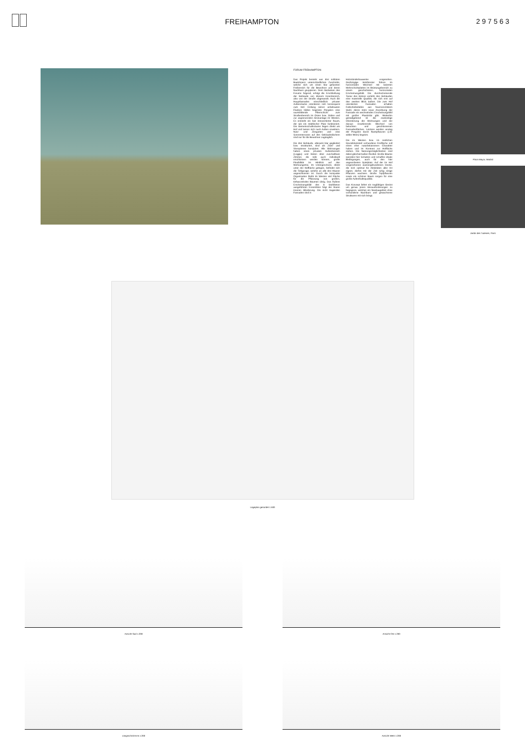FREIHAMPTON 297563
FORUM FREIHAMPTON
Das Projekt besteht aus drei solitären Baukörpern unterschiedlichen Zuschnitts, welche sich um einen klar gefassten Freibereich für die Bewohner und deren Nachbarn gruppieren. Dem Gedanken des Forums folgend, erfolgt die Erschließung der Gebäude von diesem Innenbereich, also von der Straße abgewandt. Auch die Hauptfassaden einschließlich privater Außenräume orientieren sich konsequent zum Hof. Entlang seiner unbebauten Flanken bilden begrünte Pergolen eine raumbildende Filterschicht zum Straßenbereich im Osten bzw. Süden und zur angrenzenden Grünanlage im Westen. Es entsteht ein fast introvertierter Raum, der wie ein städtischer Platz funktioniert. Die Gemeinschaftsräume liegen direkt am Hof und lassen sich nach Außen erweitern. Nutz- und Ziergarten und eine Sonnenterrasse auf den Gebäudedächern sind nur für die Bewohner zugänglich.
Die drei Gebäude, allesamt klar gegliedert bzw. strukturiert, sind als Zwei- und Vierspänner konzipiert. Alle Wohnungen haben einen privaten Außenbereich (Loggia) und bieten über zuschaltbare Zimmer, die teils auch individuell erschlossen werden können, große Flexibilität im Hinblick auf den Wohnungsmix. Im Untergeschoss, direkt unter der Hoffläche gelegen, befindet sich die Tiefgarage, welche an alle drei Häuser angeschlossen ist. Durch die kompakte Organisation bleibt im Westen viel Fläche für die Pflanzung von großen, tiefwurzelnden Bäumen übrig. Das Äußere Erscheinungsbild des in Stahlbeton ausgeführten Ensembles folgt der klaren inneren Gliederung. Die nicht tragenden Fassaden sind in
Holzständerbauweise vorgesehen. Großzügige Holzfenster führen im horizontalen Wechsel mit lasierten Mehrschichtplatten im Brüstungsbereich zu einem geschichteten, horizontalen Erscheinungsbild. Die durchscheinende Textur des Holzes verleiht den Gebäuden eine materielle Qualität, die sich erst auf den zweiten Blick äußert. Die zum Hof orientierten Fassaden erhalten Faltschiebeläden aus feuerverzinktem Stahl, deren stets neue Anordnung der Fassade ein wechselndes Erscheinungsbild mit großer Plastizität gibt. Weiterhin gestaltgebend ist die zweiseitige Orientierung der Wohnungen und der daraus resultierende Wechsel von belochten und geschlossenen Fassadenflächen. Letztere werden analog der Pergolen durch Rankpflanzen (z.B. wilder Wein) begrünt.
Die im Westen bzw. im restlichen Grundstücksteil vorhandene Freifläche soll einen eher naturbelassenen Charakter haben und im Kontrast zur Hoffläche stehen. Die Nutzungsmöglichkeiten sind dabei gleichermaßen flexibel. Große Bäume spenden hier Schatten und schaffen ideale Bedingungen, auch für den hier angeordneten Spielplatz. Auf der im Hof vorgesehenen wassergebundenen Decke, die sich optimal für Aktivitäten aller Art eignet, dürfen mit der Zeit ruhig einige Pflanzen wachsen. Große Topfpflanzen sowie ein schöner Baum sorgen für eine große Aufenthaltsqualität.
Das Konzept liefert ein tragfähiges Gerüst um genau jenen Herausforderungen zu begegnen, welches ein Neubaugebiet ohne vorhandene Nachbarn und gewachsene Strukturen mit sich bringt.
Plaza Mayor, Madrid
Jardin des Tuileries, Paris
Lageplan genordet 1:500
Ansicht Süd 1:200 Ansicht Ost 1:200
Längsschnitt B-B 1:200 Ansicht West 1:200